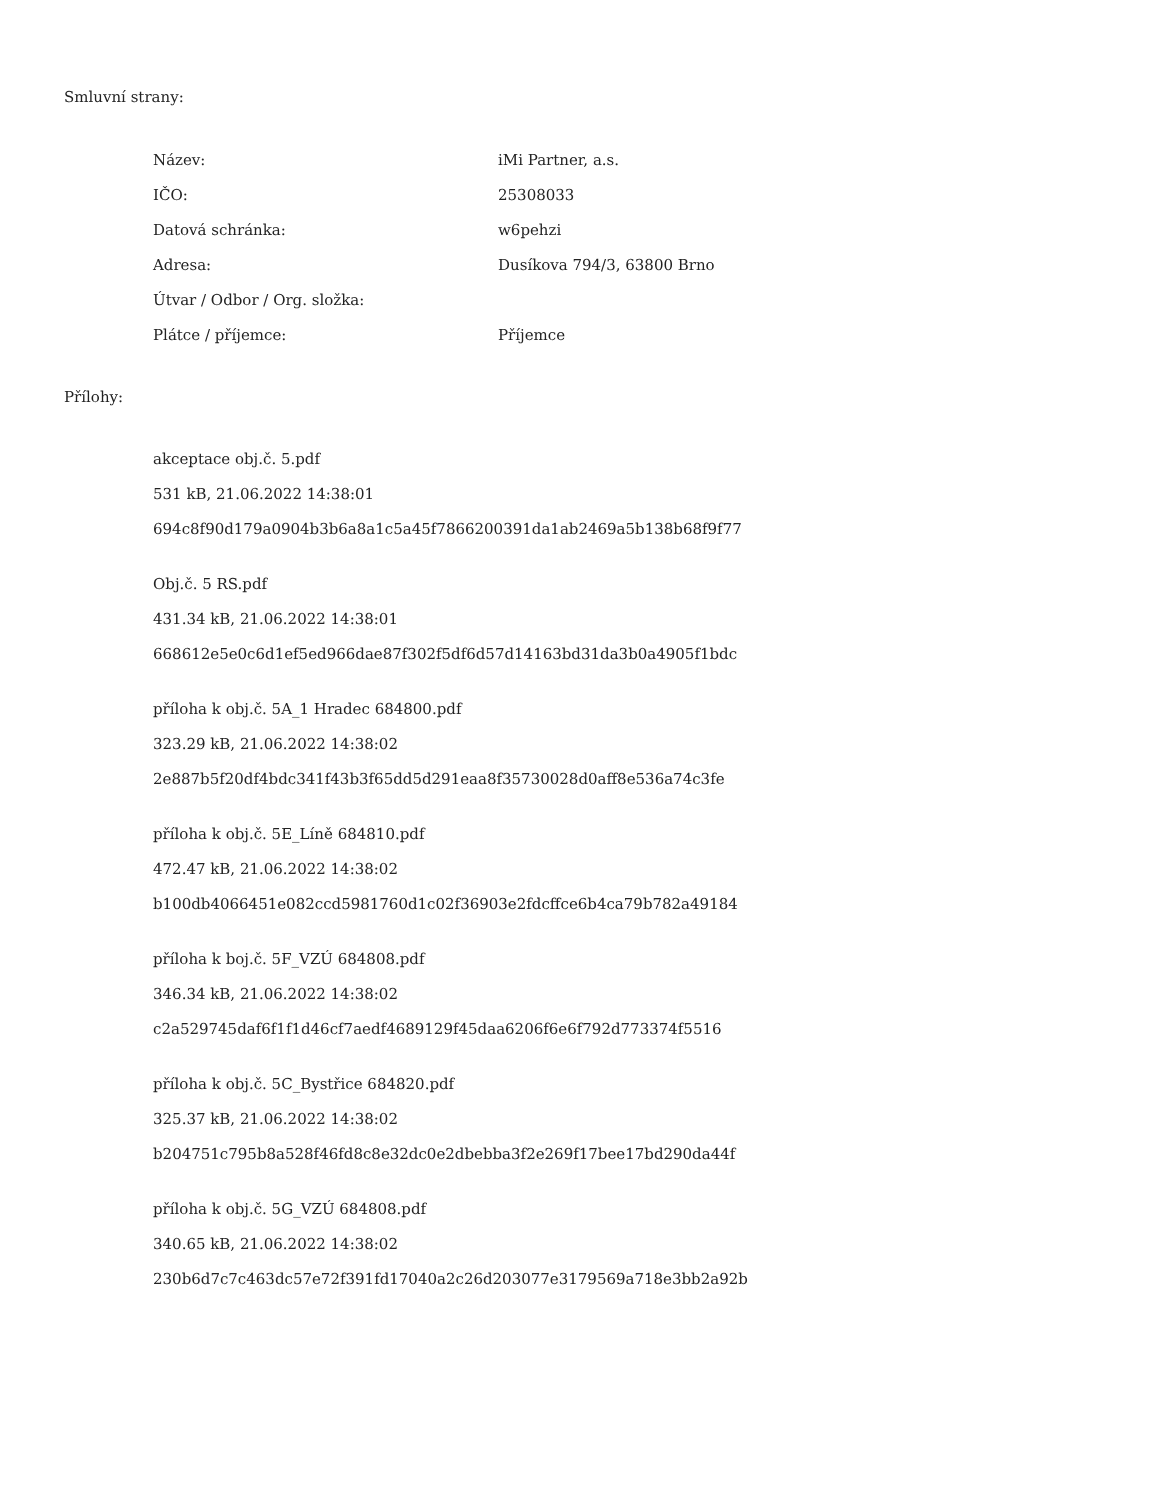Smluvní strany:
| Název: | iMi Partner, a.s. |
| IČO: | 25308033 |
| Datová schránka: | w6pehzi |
| Adresa: | Dusíkova 794/3, 63800 Brno |
| Útvar / Odbor / Org. složka: | |
| Plátce / příjemce: | Příjemce |
Přílohy:
akceptace obj.č. 5.pdf
531 kB, 21.06.2022 14:38:01
694c8f90d179a0904b3b6a8a1c5a45f7866200391da1ab2469a5b138b68f9f77
Obj.č. 5 RS.pdf
431.34 kB, 21.06.2022 14:38:01
668612e5e0c6d1ef5ed966dae87f302f5df6d57d14163bd31da3b0a4905f1bdc
příloha k obj.č. 5A_1 Hradec 684800.pdf
323.29 kB, 21.06.2022 14:38:02
2e887b5f20df4bdc341f43b3f65dd5d291eaa8f35730028d0aff8e536a74c3fe
příloha k obj.č. 5E_Líně 684810.pdf
472.47 kB, 21.06.2022 14:38:02
b100db4066451e082ccd5981760d1c02f36903e2fdcffce6b4ca79b782a49184
příloha k boj.č. 5F_VZÚ 684808.pdf
346.34 kB, 21.06.2022 14:38:02
c2a529745daf6f1f1d46cf7aedf4689129f45daa6206f6e6f792d773374f5516
příloha k obj.č. 5C_Bystřice 684820.pdf
325.37 kB, 21.06.2022 14:38:02
b204751c795b8a528f46fd8c8e32dc0e2dbebba3f2e269f17bee17bd290da44f
příloha k obj.č. 5G_VZÚ 684808.pdf
340.65 kB, 21.06.2022 14:38:02
230b6d7c7c463dc57e72f391fd17040a2c26d203077e3179569a718e3bb2a92b